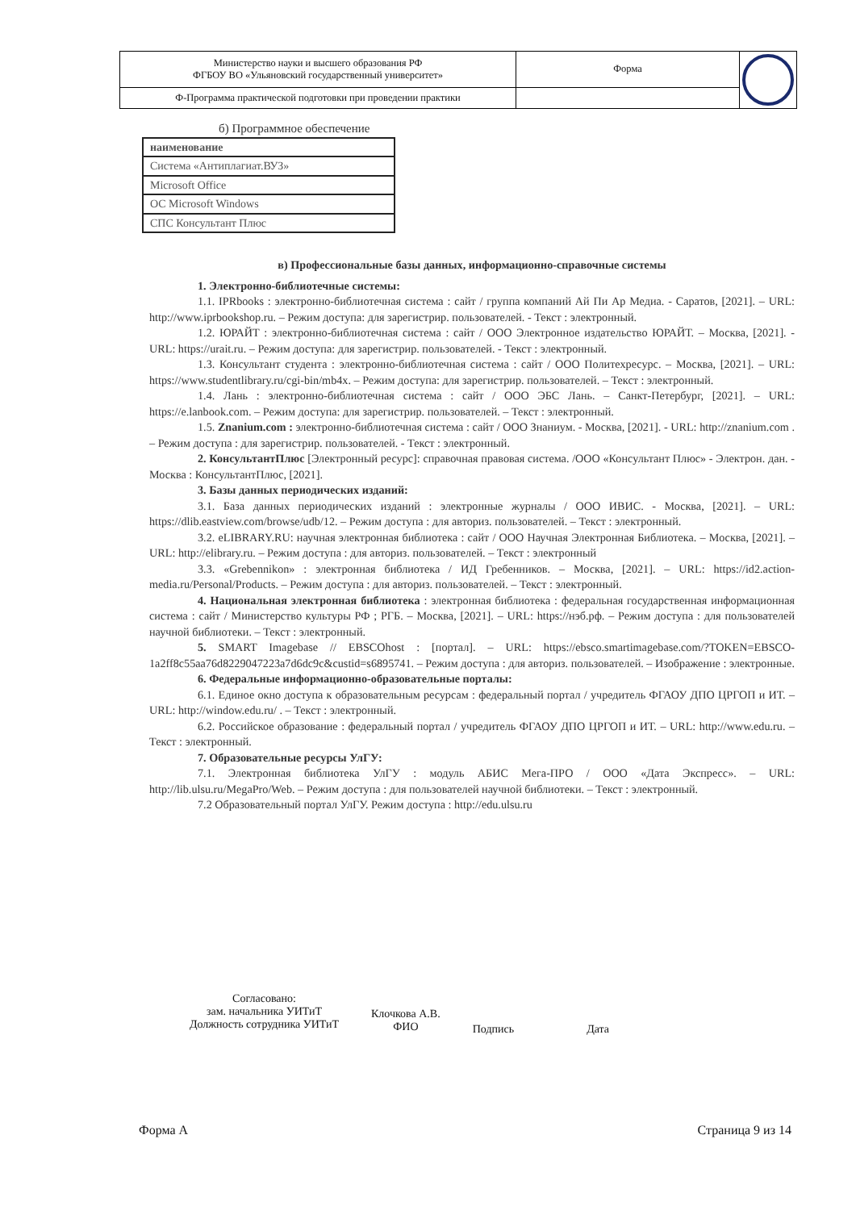| Министерство науки и высшего образования РФ ФГБОУ ВО «Ульяновский государственный университет» | Форма | |
| Ф-Программа практической подготовки при проведении практики | | |
б) Программное обеспечение
| наименование |
| Система «Антиплагиат.ВУЗ» |
| Microsoft Office |
| ОС Microsoft Windows |
| СПС Консультант Плюс |
в) Профессиональные базы данных, информационно-справочные системы
1. Электронно-библиотечные системы:
1.1. IPRbooks : электронно-библиотечная система : сайт / группа компаний Ай Пи Ар Медиа. - Саратов, [2021]. – URL: http://www.iprbookshop.ru. – Режим доступа: для зарегистрир. пользователей. - Текст : электронный.
1.2. ЮРАЙТ : электронно-библиотечная система : сайт / ООО Электронное издательство ЮРАЙТ. – Москва, [2021]. - URL: https://urait.ru. – Режим доступа: для зарегистрир. пользователей. - Текст : электронный.
1.3. Консультант студента : электронно-библиотечная система : сайт / ООО Политехресурс. – Москва, [2021]. – URL: https://www.studentlibrary.ru/cgi-bin/mb4x. – Режим доступа: для зарегистрир. пользователей. – Текст : электронный.
1.4. Лань : электронно-библиотечная система : сайт / ООО ЭБС Лань. – Санкт-Петербург, [2021]. – URL: https://e.lanbook.com. – Режим доступа: для зарегистрир. пользователей. – Текст : электронный.
1.5. Znanium.com : электронно-библиотечная система : сайт / ООО Знаниум. - Москва, [2021]. - URL: http://znanium.com . – Режим доступа : для зарегистрир. пользователей. - Текст : электронный.
2. КонсультантПлюс [Электронный ресурс]: справочная правовая система. /ООО «Консультант Плюс» - Электрон. дан. - Москва : КонсультантПлюс, [2021].
3. Базы данных периодических изданий:
3.1. База данных периодических изданий : электронные журналы / ООО ИВИС. - Москва, [2021]. – URL: https://dlib.eastview.com/browse/udb/12. – Режим доступа : для авториз. пользователей. – Текст : электронный.
3.2. eLIBRARY.RU: научная электронная библиотека : сайт / ООО Научная Электронная Библиотека. – Москва, [2021]. – URL: http://elibrary.ru. – Режим доступа : для авториз. пользователей. – Текст : электронный
3.3. «Grebennikon» : электронная библиотека / ИД Гребенников. – Москва, [2021]. – URL: https://id2.action-media.ru/Personal/Products. – Режим доступа : для авториз. пользователей. – Текст : электронный.
4. Национальная электронная библиотека : электронная библиотека : федеральная государственная информационная система : сайт / Министерство культуры РФ ; РГБ. – Москва, [2021]. – URL: https://нэб.рф. – Режим доступа : для пользователей научной библиотеки. – Текст : электронный.
5. SMART Imagebase // EBSCOhost : [портал]. – URL: https://ebsco.smartimagebase.com/?TOKEN=EBSCO-1a2ff8c55aa76d8229047223a7d6dc9c&custid=s6895741. – Режим доступа : для авториз. пользователей. – Изображение : электронные.
6. Федеральные информационно-образовательные порталы:
6.1. Единое окно доступа к образовательным ресурсам : федеральный портал / учредитель ФГАОУ ДПО ЦРГОП и ИТ. – URL: http://window.edu.ru/ . – Текст : электронный.
6.2. Российское образование : федеральный портал / учредитель ФГАОУ ДПО ЦРГОП и ИТ. – URL: http://www.edu.ru. – Текст : электронный.
7. Образовательные ресурсы УлГУ:
7.1. Электронная библиотека УлГУ : модуль АБИС Мега-ПРО / ООО «Дата Экспресс». – URL: http://lib.ulsu.ru/MegaPro/Web. – Режим доступа : для пользователей научной библиотеки. – Текст : электронный.
7.2 Образовательный портал УлГУ. Режим доступа : http://edu.ulsu.ru
Согласовано:
зам. начальника УИТиТ
Должность сотрудника УИТиТ
Клочкова А.В.
ФИО
Подпись Дата
Форма А Страница 9 из 14